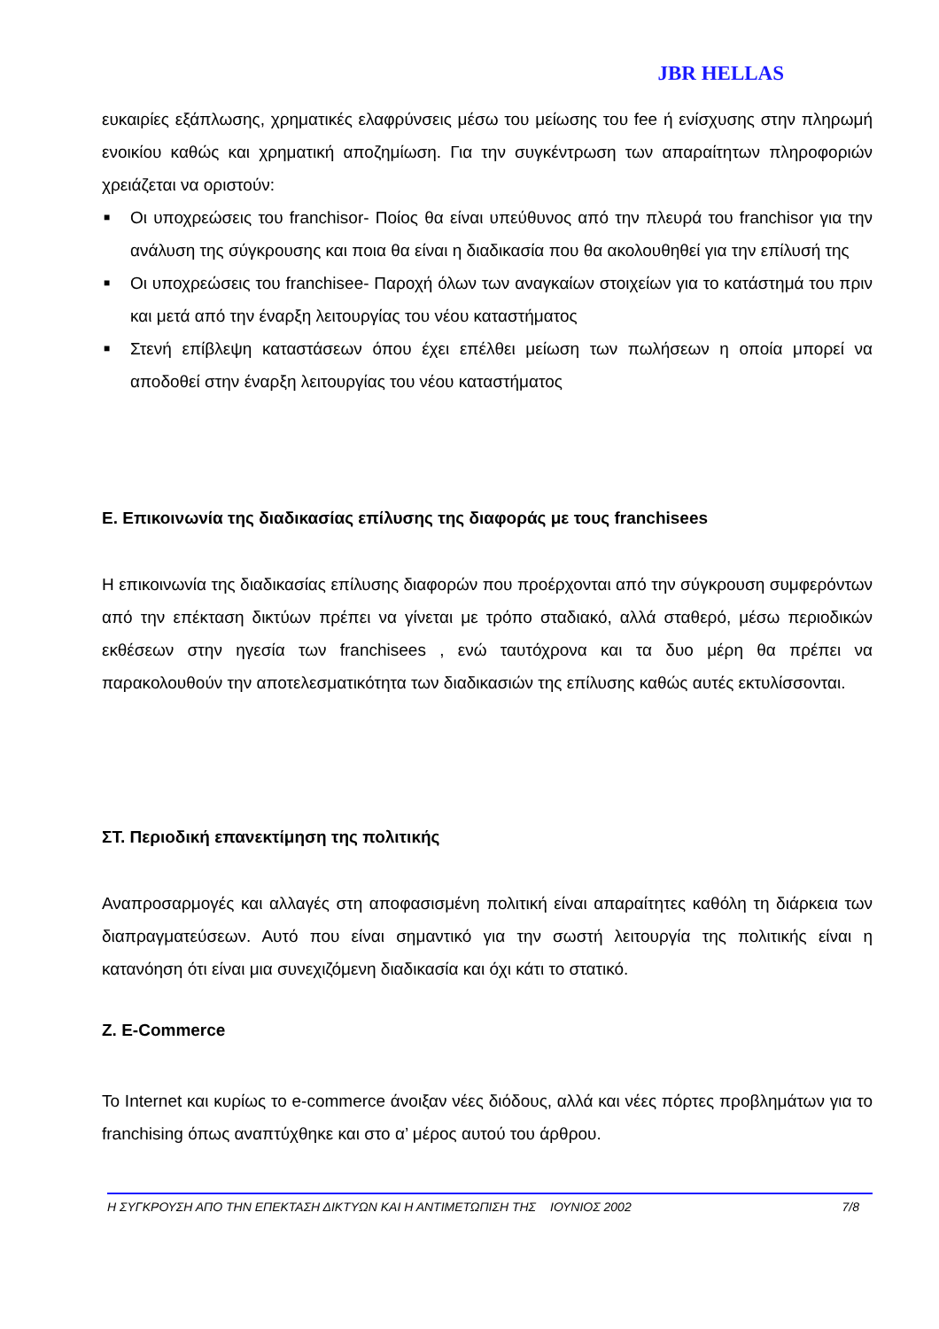JBR HELLAS
ευκαιρίες εξάπλωσης, χρηματικές ελαφρύνσεις μέσω του μείωσης του fee ή ενίσχυσης στην πληρωμή ενοικίου καθώς και χρηματική αποζημίωση. Για την συγκέντρωση των απαραίτητων πληροφοριών χρειάζεται να οριστούν:
■ Οι υποχρεώσεις του franchisor- Ποίος θα είναι υπεύθυνος από την πλευρά του franchisor για την ανάλυση της σύγκρουσης και ποια θα είναι η διαδικασία που θα ακολουθηθεί για την επίλυσή της
■ Οι υποχρεώσεις του franchisee- Παροχή όλων των αναγκαίων στοιχείων για το κατάστημά του πριν και μετά από την έναρξη λειτουργίας του νέου καταστήματος
■ Στενή επίβλεψη καταστάσεων όπου έχει επέλθει μείωση των πωλήσεων η οποία μπορεί να αποδοθεί στην έναρξη λειτουργίας του νέου καταστήματος
Ε. Επικοινωνία της διαδικασίας επίλυσης της διαφοράς με τους franchisees
Η επικοινωνία της διαδικασίας επίλυσης διαφορών που προέρχονται από την σύγκρουση συμφερόντων από την επέκταση δικτύων πρέπει να γίνεται με τρόπο σταδιακό, αλλά σταθερό, μέσω περιοδικών εκθέσεων στην ηγεσία των franchisees , ενώ ταυτόχρονα και τα δυο μέρη θα πρέπει να παρακολουθούν την αποτελεσματικότητα των διαδικασιών της επίλυσης καθώς αυτές εκτυλίσσονται.
ΣΤ. Περιοδική επανεκτίμηση της πολιτικής
Αναπροσαρμογές και αλλαγές στη αποφασισμένη πολιτική είναι απαραίτητες καθόλη τη διάρκεια των διαπραγματεύσεων. Αυτό που είναι σημαντικό για την σωστή λειτουργία της πολιτικής είναι η κατανόηση ότι είναι μια συνεχιζόμενη διαδικασία και όχι κάτι το στατικό.
Ζ. E-Commerce
Το Internet και κυρίως το e-commerce άνοιξαν νέες διόδους, αλλά και νέες πόρτες προβλημάτων για το franchising όπως αναπτύχθηκε και στο α’ μέρος αυτού του άρθρου.
Η ΣΥΓΚΡΟΥΣΗ ΑΠΟ ΤΗΝ ΕΠΕΚΤΑΣΗ ΔΙΚΤΥΩΝ ΚΑΙ Η ΑΝΤΙΜΕΤΩΠΙΣΗ ΤΗΣ ΙΟΥΝΙΟΣ 2002 7/8